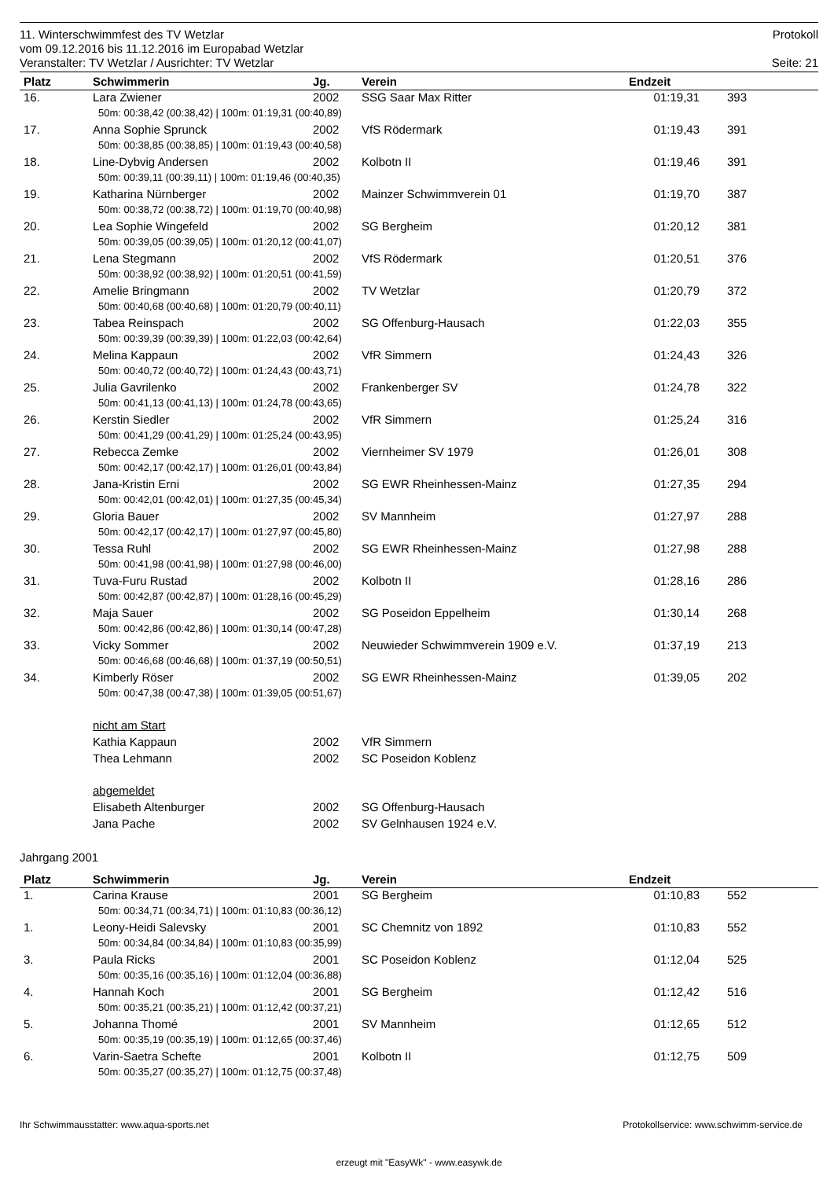11. Winterschwimmfest des TV Wetzlar Protokoll
vom 09.12.2016 bis 11.12.2016 im Europabad Wetzlar
Veranstalter: TV Wetzlar / Ausrichter: TV Wetzlar Seite: 21
| Platz | Schwimmerin | Jg. | Verein | Endzeit | | |
| --- | --- | --- | --- | --- | --- | --- |
| 16. | Lara Zwiener | 2002 | SSG Saar Max Ritter | 01:19,31 | 393 | |
| 50m: 00:38,42 (00:38,42) / 100m: 01:19,31 (00:40,89) | | | | | | |
| 17. | Anna Sophie Sprunck | 2002 | VfS Rödermark | 01:19,43 | 391 | |
| 50m: 00:38,85 (00:38,85) / 100m: 01:19,43 (00:40,58) | | | | | | |
| 18. | Line-Dybvig Andersen | 2002 | Kolbotn II | 01:19,46 | 391 | |
| 50m: 00:39,11 (00:39,11) / 100m: 01:19,46 (00:40,35) | | | | | | |
| 19. | Katharina Nürnberger | 2002 | Mainzer Schwimmverein 01 | 01:19,70 | 387 | |
| 50m: 00:38,72 (00:38,72) / 100m: 01:19,70 (00:40,98) | | | | | | |
| 20. | Lea Sophie Wingefeld | 2002 | SG Bergheim | 01:20,12 | 381 | |
| 50m: 00:39,05 (00:39,05) / 100m: 01:20,12 (00:41,07) | | | | | | |
| 21. | Lena Stegmann | 2002 | VfS Rödermark | 01:20,51 | 376 | |
| 50m: 00:38,92 (00:38,92) / 100m: 01:20,51 (00:41,59) | | | | | | |
| 22. | Amelie Bringmann | 2002 | TV Wetzlar | 01:20,79 | 372 | |
| 50m: 00:40,68 (00:40,68) / 100m: 01:20,79 (00:40,11) | | | | | | |
| 23. | Tabea Reinspach | 2002 | SG Offenburg-Hausach | 01:22,03 | 355 | |
| 50m: 00:39,39 (00:39,39) / 100m: 01:22,03 (00:42,64) | | | | | | |
| 24. | Melina Kappaun | 2002 | VfR Simmern | 01:24,43 | 326 | |
| 50m: 00:40,72 (00:40,72) / 100m: 01:24,43 (00:43,71) | | | | | | |
| 25. | Julia Gavrilenko | 2002 | Frankenberger SV | 01:24,78 | 322 | |
| 50m: 00:41,13 (00:41,13) / 100m: 01:24,78 (00:43,65) | | | | | | |
| 26. | Kerstin Siedler | 2002 | VfR Simmern | 01:25,24 | 316 | |
| 50m: 00:41,29 (00:41,29) / 100m: 01:25,24 (00:43,95) | | | | | | |
| 27. | Rebecca Zemke | 2002 | Viernheimer SV 1979 | 01:26,01 | 308 | |
| 50m: 00:42,17 (00:42,17) / 100m: 01:26,01 (00:43,84) | | | | | | |
| 28. | Jana-Kristin Erni | 2002 | SG EWR Rheinhessen-Mainz | 01:27,35 | 294 | |
| 50m: 00:42,01 (00:42,01) / 100m: 01:27,35 (00:45,34) | | | | | | |
| 29. | Gloria Bauer | 2002 | SV Mannheim | 01:27,97 | 288 | |
| 50m: 00:42,17 (00:42,17) / 100m: 01:27,97 (00:45,80) | | | | | | |
| 30. | Tessa Ruhl | 2002 | SG EWR Rheinhessen-Mainz | 01:27,98 | 288 | |
| 50m: 00:41,98 (00:41,98) / 100m: 01:27,98 (00:46,00) | | | | | | |
| 31. | Tuva-Furu Rustad | 2002 | Kolbotn II | 01:28,16 | 286 | |
| 50m: 00:42,87 (00:42,87) / 100m: 01:28,16 (00:45,29) | | | | | | |
| 32. | Maja Sauer | 2002 | SG Poseidon Eppelheim | 01:30,14 | 268 | |
| 50m: 00:42,86 (00:42,86) / 100m: 01:30,14 (00:47,28) | | | | | | |
| 33. | Vicky Sommer | 2002 | Neuwieder Schwimmverein 1909 e.V. | 01:37,19 | 213 | |
| 50m: 00:46,68 (00:46,68) / 100m: 01:37,19 (00:50,51) | | | | | | |
| 34. | Kimberly Röser | 2002 | SG EWR Rheinhessen-Mainz | 01:39,05 | 202 | |
| 50m: 00:47,38 (00:47,38) / 100m: 01:39,05 (00:51,67) | | | | | | |
| | nicht am Start | | | | | |
| | Kathia Kappaun | 2002 | VfR Simmern | | | |
| | Thea Lehmann | 2002 | SC Poseidon Koblenz | | | |
| | abgemeldet | | | | | |
| | Elisabeth Altenburger | 2002 | SG Offenburg-Hausach | | | |
| | Jana Pache | 2002 | SV Gelnhausen 1924 e.V. | | | |
Jahrgang 2001
| Platz | Schwimmerin | Jg. | Verein | Endzeit | | |
| --- | --- | --- | --- | --- | --- | --- |
| 1. | Carina Krause | 2001 | SG Bergheim | 01:10,83 | 552 | |
| 50m: 00:34,71 (00:34,71) / 100m: 01:10,83 (00:36,12) | | | | | | |
| 1. | Leony-Heidi Salevsky | 2001 | SC Chemnitz von 1892 | 01:10,83 | 552 | |
| 50m: 00:34,84 (00:34,84) / 100m: 01:10,83 (00:35,99) | | | | | | |
| 3. | Paula Ricks | 2001 | SC Poseidon Koblenz | 01:12,04 | 525 | |
| 50m: 00:35,16 (00:35,16) / 100m: 01:12,04 (00:36,88) | | | | | | |
| 4. | Hannah Koch | 2001 | SG Bergheim | 01:12,42 | 516 | |
| 50m: 00:35,21 (00:35,21) / 100m: 01:12,42 (00:37,21) | | | | | | |
| 5. | Johanna Thomé | 2001 | SV Mannheim | 01:12,65 | 512 | |
| 50m: 00:35,19 (00:35,19) / 100m: 01:12,65 (00:37,46) | | | | | | |
| 6. | Varin-Saetra Schefte | 2001 | Kolbotn II | 01:12,75 | 509 | |
| 50m: 00:35,27 (00:35,27) / 100m: 01:12,75 (00:37,48) | | | | | | |
Ihr Schwimmausstatter: www.aqua-sports.net Protokollservice: www.schwimm-service.de
erzeugt mit "EasyWk" - www.easywk.de